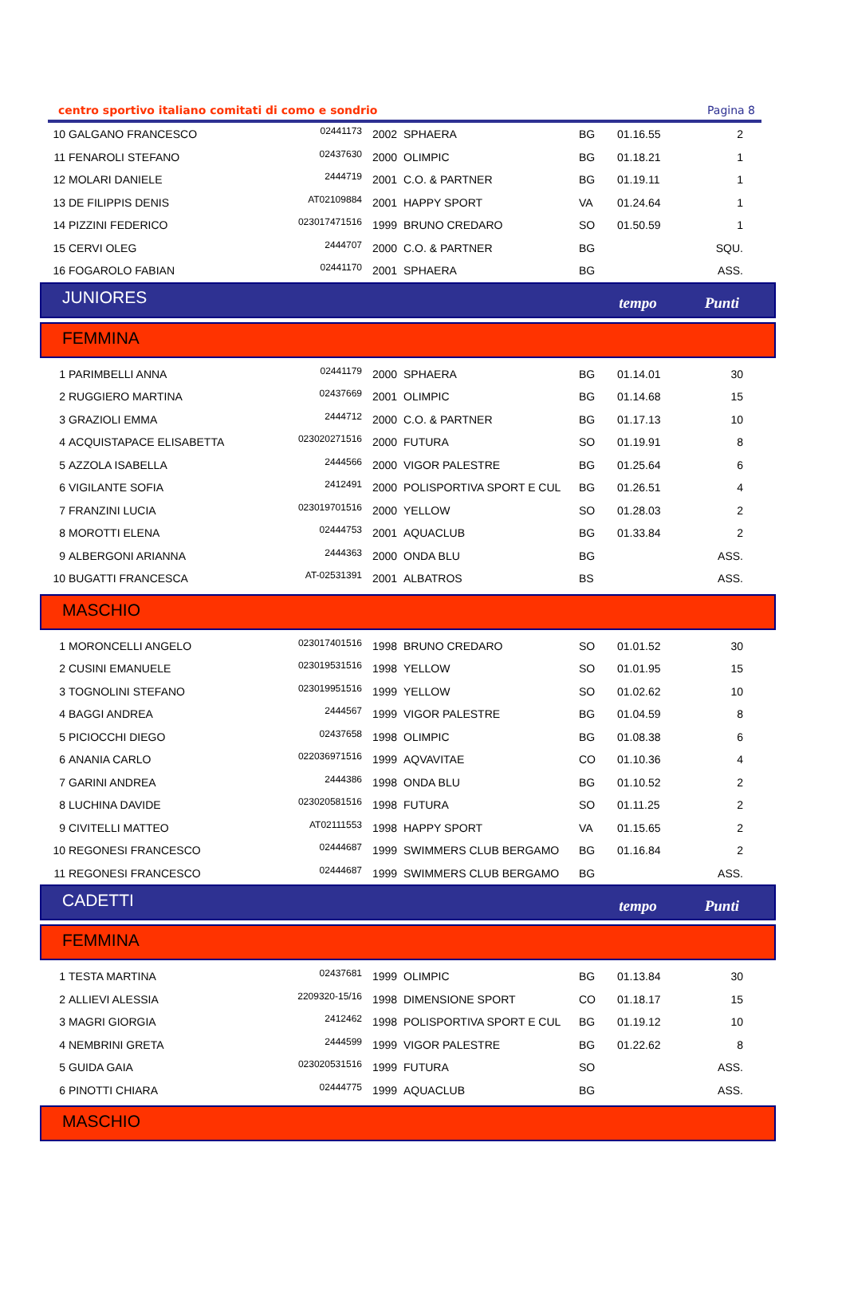centro sportivo italiano comitati di como e sondrio Pagina 8
| 10 | GALGANO FRANCESCO | 02441173 | 2002 | SPHAERA | BG | 01.16.55 | 2 |
| 11 | FENAROLI STEFANO | 02437630 | 2000 | OLIMPIC | BG | 01.18.21 | 1 |
| 12 | MOLARI DANIELE | 2444719 | 2001 | C.O. & PARTNER | BG | 01.19.11 | 1 |
| 13 | DE FILIPPIS DENIS | AT02109884 | 2001 | HAPPY SPORT | VA | 01.24.64 | 1 |
| 14 | PIZZINI FEDERICO | 023017471516 | 1999 | BRUNO CREDARO | SO | 01.50.59 | 1 |
| 15 | CERVI OLEG | 2444707 | 2000 | C.O. & PARTNER | BG | | SQU. |
| 16 | FOGAROLO FABIAN | 02441170 | 2001 | SPHAERA | BG | | ASS. |
JUNIORES tempo Punti
FEMMINA
| 1 | PARIMBELLI ANNA | 02441179 | 2000 | SPHAERA | BG | 01.14.01 | 30 |
| 2 | RUGGIERO MARTINA | 02437669 | 2001 | OLIMPIC | BG | 01.14.68 | 15 |
| 3 | GRAZIOLI EMMA | 2444712 | 2000 | C.O. & PARTNER | BG | 01.17.13 | 10 |
| 4 | ACQUISTAPACE ELISABETTA | 023020271516 | 2000 | FUTURA | SO | 01.19.91 | 8 |
| 5 | AZZOLA ISABELLA | 2444566 | 2000 | VIGOR PALESTRE | BG | 01.25.64 | 6 |
| 6 | VIGILANTE SOFIA | 2412491 | 2000 | POLISPORTIVA SPORT E CUL | BG | 01.26.51 | 4 |
| 7 | FRANZINI LUCIA | 023019701516 | 2000 | YELLOW | SO | 01.28.03 | 2 |
| 8 | MOROTTI ELENA | 02444753 | 2001 | AQUACLUB | BG | 01.33.84 | 2 |
| 9 | ALBERGONI ARIANNA | 2444363 | 2000 | ONDA BLU | BG | | ASS. |
| 10 | BUGATTI FRANCESCA | AT-02531391 | 2001 | ALBATROS | BS | | ASS. |
MASCHIO
| 1 | MORONCELLI ANGELO | 023017401516 | 1998 | BRUNO CREDARO | SO | 01.01.52 | 30 |
| 2 | CUSINI EMANUELE | 023019531516 | 1998 | YELLOW | SO | 01.01.95 | 15 |
| 3 | TOGNOLINI STEFANO | 023019951516 | 1999 | YELLOW | SO | 01.02.62 | 10 |
| 4 | BAGGI ANDREA | 2444567 | 1999 | VIGOR PALESTRE | BG | 01.04.59 | 8 |
| 5 | PICIOCCHI DIEGO | 02437658 | 1998 | OLIMPIC | BG | 01.08.38 | 6 |
| 6 | ANANIA CARLO | 022036971516 | 1999 | AQVAVITAE | CO | 01.10.36 | 4 |
| 7 | GARINI ANDREA | 2444386 | 1998 | ONDA BLU | BG | 01.10.52 | 2 |
| 8 | LUCHINA DAVIDE | 023020581516 | 1998 | FUTURA | SO | 01.11.25 | 2 |
| 9 | CIVITELLI MATTEO | AT02111553 | 1998 | HAPPY SPORT | VA | 01.15.65 | 2 |
| 10 | REGONESI FRANCESCO | 02444687 | 1999 | SWIMMERS CLUB BERGAMO | BG | 01.16.84 | 2 |
| 11 | REGONESI FRANCESCO | 02444687 | 1999 | SWIMMERS CLUB BERGAMO | BG | | ASS. |
CADETTI tempo Punti
FEMMINA
| 1 | TESTA MARTINA | 02437681 | 1999 | OLIMPIC | BG | 01.13.84 | 30 |
| 2 | ALLIEVI ALESSIA | 2209320-15/16 | 1998 | DIMENSIONE SPORT | CO | 01.18.17 | 15 |
| 3 | MAGRI GIORGIA | 2412462 | 1998 | POLISPORTIVA SPORT E CUL | BG | 01.19.12 | 10 |
| 4 | NEMBRINI GRETA | 2444599 | 1999 | VIGOR PALESTRE | BG | 01.22.62 | 8 |
| 5 | GUIDA GAIA | 023020531516 | 1999 | FUTURA | SO | | ASS. |
| 6 | PINOTTI CHIARA | 02444775 | 1999 | AQUACLUB | BG | | ASS. |
MASCHIO